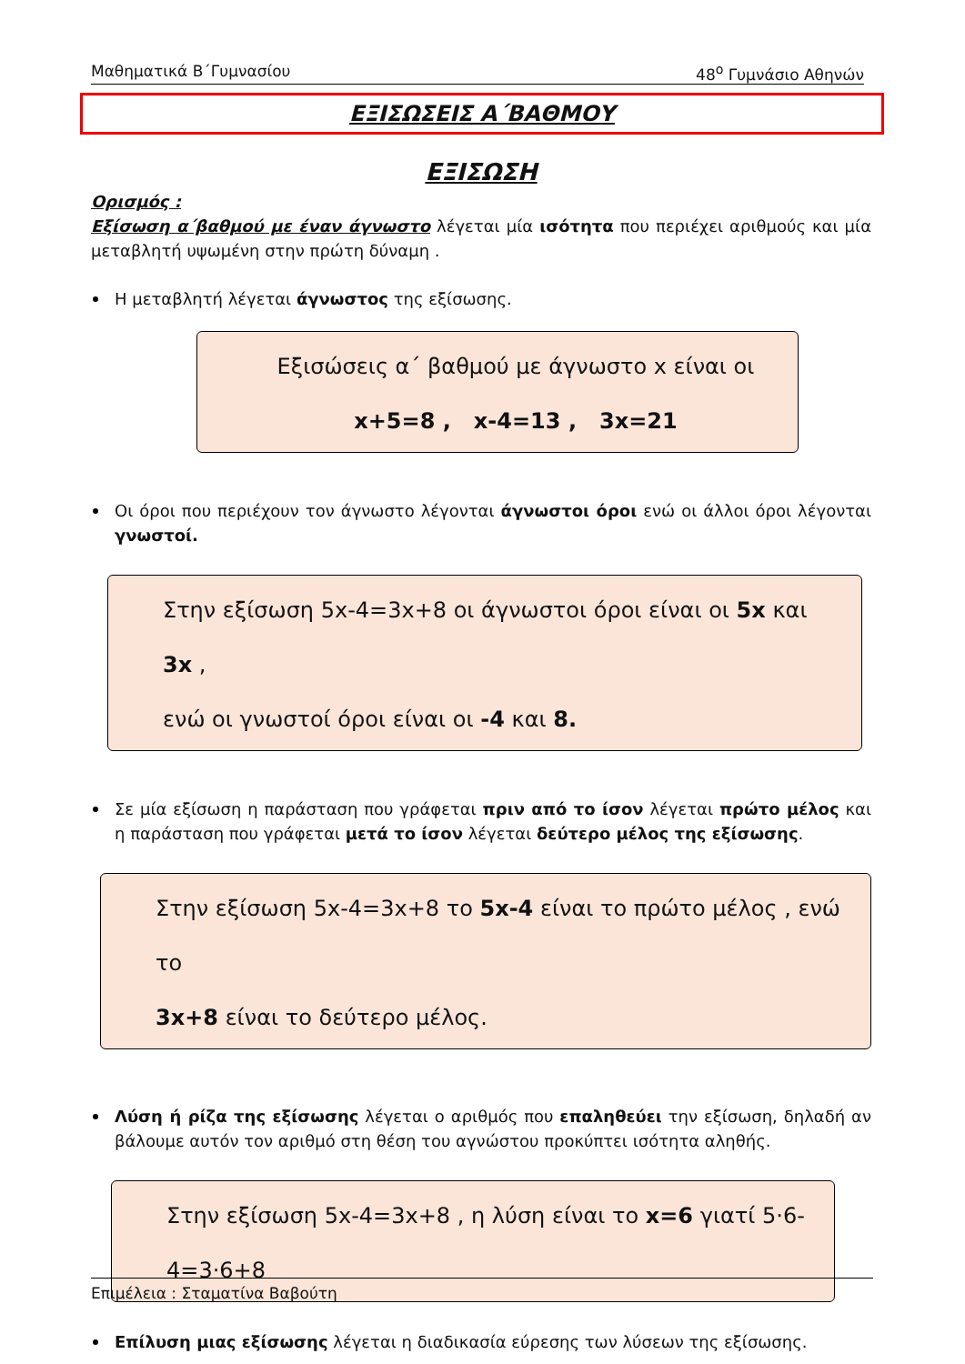Μαθηματικά Β΄Γυμνασίου 48<sup>ο</sup> Γυμνάσιο Αθηνών
ΕΞΙΣΩΣΕΙΣ Α΄ΒΑΘΜΟΥ
ΕΞΙΣΩΣΗ
Ορισμός :
Εξίσωση α΄βαθμού με έναν άγνωστο λέγεται μία ισότητα που περιέχει αριθμούς και μία μεταβλητή υψωμένη στην πρώτη δύναμη .
Η μεταβλητή λέγεται άγνωστος της εξίσωσης.
Εξισώσεις α΄ βαθμού με άγνωστο x είναι οι
x+5=8 , x-4=13 , 3x=21
Οι όροι που περιέχουν τον άγνωστο λέγονται άγνωστοι όροι ενώ οι άλλοι όροι λέγονται γνωστοί.
Στην εξίσωση 5x-4=3x+8 οι άγνωστοι όροι είναι οι 5x και 3x ,
ενώ οι γνωστοί όροι είναι οι -4 και 8.
Σε μία εξίσωση η παράσταση που γράφεται πριν από το ίσον λέγεται πρώτο μέλος και η παράσταση που γράφεται μετά το ίσον λέγεται δεύτερο μέλος της εξίσωσης.
Στην εξίσωση 5x-4=3x+8 το 5x-4 είναι το πρώτο μέλος , ενώ το
3x+8 είναι το δεύτερο μέλος.
Λύση ή ρίζα της εξίσωσης λέγεται ο αριθμός που επαληθεύει την εξίσωση, δηλαδή αν βάλουμε αυτόν τον αριθμό στη θέση του αγνώστου προκύπτει ισότητα αληθής.
Στην εξίσωση 5x-4=3x+8 , η λύση είναι το x=6 γιατί 5·6-4=3·6+8
Επίλυση μιας εξίσωσης λέγεται η διαδικασία εύρεσης των λύσεων της εξίσωσης.
Επιμέλεια : Σταματίνα Βαβούτη